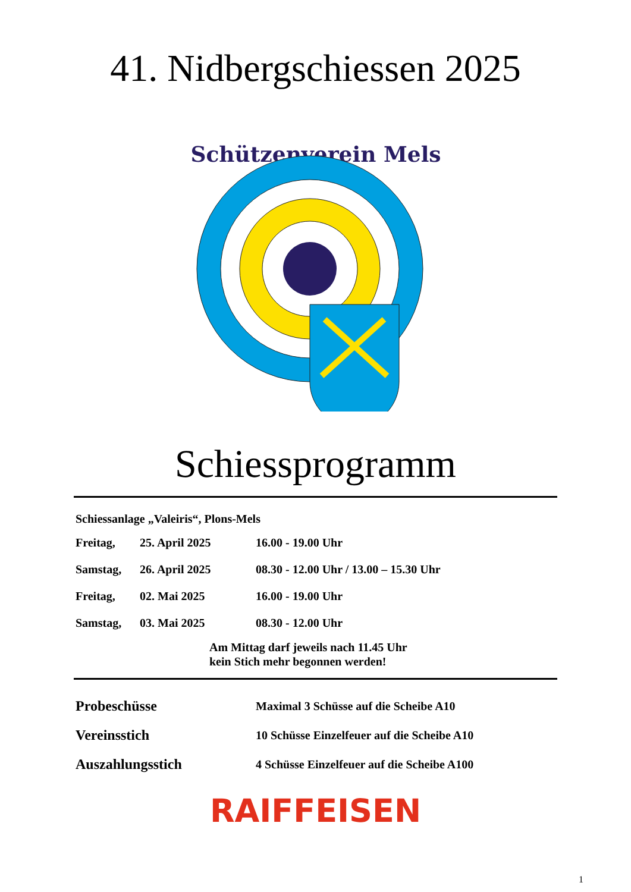41. Nidbergschiessen 2025
Schützenverein Mels
Schiessprogramm
Schiessanlage „Valeiris“, Plons-Mels
| Freitag, | 25. April 2025 | 16.00 - 19.00 Uhr |
| Samstag, | 26. April 2025 | 08.30 - 12.00 Uhr / 13.00 – 15.30 Uhr |
| Freitag, | 02. Mai 2025 | 16.00 - 19.00 Uhr |
| Samstag, | 03. Mai 2025 | 08.30 - 12.00 Uhr |
Am Mittag darf jeweils nach 11.45 Uhr
kein Stich mehr begonnen werden!
| Probeschüsse | Maximal 3 Schüsse auf die Scheibe A10 |
| Vereinsstich | 10 Schüsse Einzelfeuer auf die Scheibe A10 |
| Auszahlungsstich | 4 Schüsse Einzelfeuer auf die Scheibe A100 |
RAIFFEISEN
1